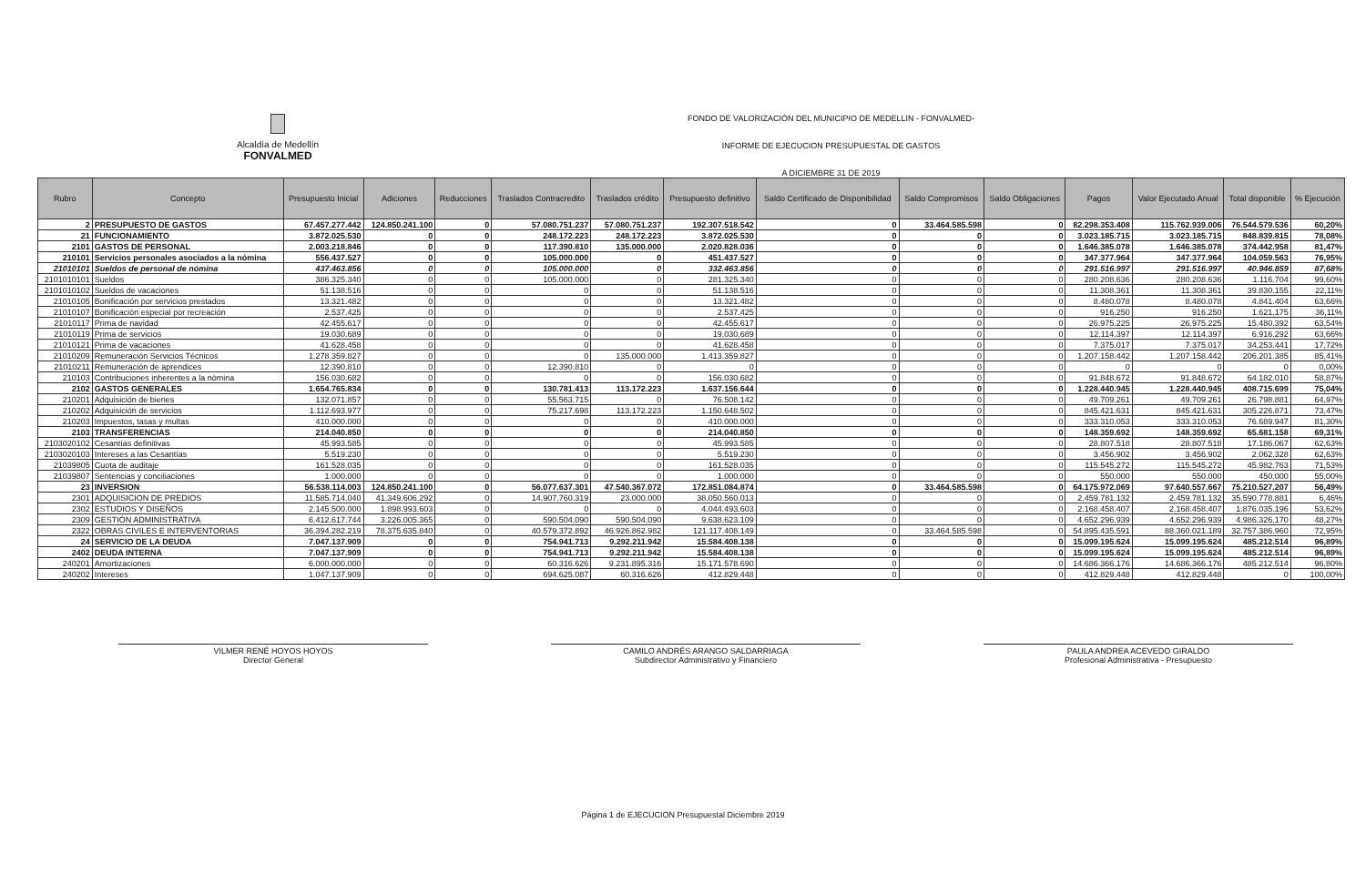Alcaldía de Medellín
FONVALMED
FONDO DE VALORIZACIÓN DEL MUNICIPIO DE MEDELLIN - FONVALMED-
INFORME DE EJECUCION PRESUPUESTAL DE GASTOS
A DICIEMBRE 31 DE 2019
| Rubro | Concepto | Presupuesto Inicial | Adiciones | Reducciones | Traslados Contracredito | Traslados crédito | Presupuesto definitivo | Saldo Certificado de Disponibilidad | Saldo Compromisos | Saldo Obligaciones | Pagos | Valor Ejecutado Anual | Total disponible | % Ejecución |
| --- | --- | --- | --- | --- | --- | --- | --- | --- | --- | --- | --- | --- | --- | --- |
| 2 | PRESUPUESTO DE GASTOS | 67.457.277.442 | 124.850.241.100 | 0 | 57.080.751.237 | 57.080.751.237 | 192.307.518.542 | 0 | 33.464.585.598 | 0 | 82.298.353.408 | 115.762.939.006 | 76.544.579.536 | 60,20% |
| 21 | FUNCIONAMIENTO | 3.872.025.530 | 0 | 0 | 248.172.223 | 248.172.223 | 3.872.025.530 | 0 | 0 | 0 | 3.023.185.715 | 3.023.185.715 | 848.839.815 | 78,08% |
| 2101 | GASTOS DE PERSONAL | 2.003.218.846 | 0 | 0 | 117.390.810 | 135.000.000 | 2.020.828.036 | 0 | 0 | 0 | 1.646.385.078 | 1.646.385.078 | 374.442.958 | 81,47% |
| 210101 | Servicios personales asociados a la nómina | 556.437.527 | 0 | 0 | 105.000.000 | 0 | 451.437.527 | 0 | 0 | 0 | 347.377.964 | 347.377.964 | 104.059.563 | 76,95% |
| 21010101 | Sueldos de personal de nómina | 437.463.856 | 0 | 0 | 105.000.000 | 0 | 332.463.856 | 0 | 0 | 0 | 291.516.997 | 291.516.997 | 40.946.859 | 87,68% |
| 2101010101 | Sueldos | 386.325.340 | 0 | 0 | 105.000.000 | 0 | 281.325.340 | 0 | 0 | 0 | 280.208.636 | 280.208.636 | 1.116.704 | 99,60% |
| 2101010102 | Sueldos de vacaciones | 51.138.516 | 0 | 0 | 0 | 0 | 51.138.516 | 0 | 0 | 0 | 11.308.361 | 11.308.361 | 39.830.155 | 22,11% |
| 21010105 | Bonificación por servicios prestados | 13.321.482 | 0 | 0 | 0 | 0 | 13.321.482 | 0 | 0 | 0 | 8.480.078 | 8.480.078 | 4.841.404 | 63,66% |
| 21010107 | Bonificación especial por recreación | 2.537.425 | 0 | 0 | 0 | 0 | 2.537.425 | 0 | 0 | 0 | 916.250 | 916.250 | 1.621.175 | 36,11% |
| 21010117 | Prima de navidad | 42.455.617 | 0 | 0 | 0 | 0 | 42.455.617 | 0 | 0 | 0 | 26.975.225 | 26.975.225 | 15.480.392 | 63,54% |
| 21010119 | Prima de servicios | 19.030.689 | 0 | 0 | 0 | 0 | 19.030.689 | 0 | 0 | 0 | 12.114.397 | 12.114.397 | 6.916.292 | 63,66% |
| 21010121 | Prima de vacaciones | 41.628.458 | 0 | 0 | 0 | 0 | 41.628.458 | 0 | 0 | 0 | 7.375.017 | 7.375.017 | 34.253.441 | 17,72% |
| 21010209 | Remuneración Servicios Técnicos | 1.278.359.827 | 0 | 0 | 0 | 135.000.000 | 1.413.359.827 | 0 | 0 | 0 | 1.207.158.442 | 1.207.158.442 | 206.201.385 | 85,41% |
| 21010211 | Remuneración de aprendices | 12.390.810 | 0 | 0 | 12.390.810 | 0 | 0 | 0 | 0 | 0 | 0 | 0 | 0 | 0,00% |
| 210103 | Contribuciones inherentes a la nómina | 156.030.682 | 0 | 0 | 0 | 0 | 156.030.682 | 0 | 0 | 0 | 91.848.672 | 91.848.672 | 64.182.010 | 58,87% |
| 2102 | GASTOS GENERALES | 1.654.765.834 | 0 | 0 | 130.781.413 | 113.172.223 | 1.637.156.644 | 0 | 0 | 0 | 1.228.440.945 | 1.228.440.945 | 408.715.699 | 75,04% |
| 210201 | Adquisición de bienes | 132.071.857 | 0 | 0 | 55.563.715 | 0 | 76.508.142 | 0 | 0 | 0 | 49.709.261 | 49.709.261 | 26.798.881 | 64,97% |
| 210202 | Adquisición de servicios | 1.112.693.977 | 0 | 0 | 75.217.698 | 113.172.223 | 1.150.648.502 | 0 | 0 | 0 | 845.421.631 | 845.421.631 | 305.226.871 | 73,47% |
| 210203 | Impuestos, tasas y multas | 410.000.000 | 0 | 0 | 0 | 0 | 410.000.000 | 0 | 0 | 0 | 333.310.053 | 333.310.053 | 76.689.947 | 81,30% |
| 2103 | TRANSFERENCIAS | 214.040.850 | 0 | 0 | 0 | 0 | 214.040.850 | 0 | 0 | 0 | 148.359.692 | 148.359.692 | 65.681.158 | 69,31% |
| 2103020102 | Cesantías definitivas | 45.993.585 | 0 | 0 | 0 | 0 | 45.993.585 | 0 | 0 | 0 | 28.807.518 | 28.807.518 | 17.186.067 | 62,63% |
| 2103020103 | Intereses a las Cesantías | 5.519.230 | 0 | 0 | 0 | 0 | 5.519.230 | 0 | 0 | 0 | 3.456.902 | 3.456.902 | 2.062.328 | 62,63% |
| 21039805 | Cuota de auditaje | 161.528.035 | 0 | 0 | 0 | 0 | 161.528.035 | 0 | 0 | 0 | 115.545.272 | 115.545.272 | 45.982.763 | 71,53% |
| 21039807 | Sentencias y conciliaciones | 1.000.000 | 0 | 0 | 0 | 0 | 1.000.000 | 0 | 0 | 0 | 550.000 | 550.000 | 450.000 | 55,00% |
| 23 | INVERSION | 56.538.114.003 | 124.850.241.100 | 0 | 56.077.637.301 | 47.540.367.072 | 172.851.084.874 | 0 | 33.464.585.598 | 0 | 64.175.972.069 | 97.640.557.667 | 75.210.527.207 | 56,49% |
| 2301 | ADQUISICION DE PREDIOS | 11.585.714.040 | 41.349.606.292 | 0 | 14.907.760.319 | 23.000.000 | 38.050.560.013 | 0 | 0 | 0 | 2.459.781.132 | 2.459.781.132 | 35.590.778.881 | 6,46% |
| 2302 | ESTUDIOS Y DISEÑOS | 2.145.500.000 | 1.898.993.603 | 0 | 0 | 0 | 4.044.493.603 | 0 | 0 | 0 | 2.168.458.407 | 2.168.458.407 | 1.876.035.196 | 53,62% |
| 2309 | GESTIÓN ADMINISTRATIVA | 6.412.617.744 | 3.226.005.365 | 0 | 590.504.090 | 590.504.090 | 9.638.623.109 | 0 | 0 | 0 | 4.652.296.939 | 4.652.296.939 | 4.986.326.170 | 48,27% |
| 2322 | OBRAS CIVILES E INTERVENTORIAS | 36.394.282.219 | 78.375.635.840 | 0 | 40.579.372.892 | 46.926.862.982 | 121.117.408.149 | 0 | 33.464.585.598 | 0 | 54.895.435.591 | 88.360.021.189 | 32.757.386.960 | 72,95% |
| 24 | SERVICIO DE LA DEUDA | 7.047.137.909 | 0 | 0 | 754.941.713 | 9.292.211.942 | 15.584.408.138 | 0 | 0 | 0 | 15.099.195.624 | 15.099.195.624 | 485.212.514 | 96,89% |
| 2402 | DEUDA INTERNA | 7.047.137.909 | 0 | 0 | 754.941.713 | 9.292.211.942 | 15.584.408.138 | 0 | 0 | 0 | 15.099.195.624 | 15.099.195.624 | 485.212.514 | 96,89% |
| 240201 | Amortizaciones | 6.000.000.000 | 0 | 0 | 60.316.626 | 9.231.895.316 | 15.171.578.690 | 0 | 0 | 0 | 14.686.366.176 | 14.686.366.176 | 485.212.514 | 96,80% |
| 240202 | Intereses | 1.047.137.909 | 0 | 0 | 694.625.087 | 60.316.626 | 412.829.448 | 0 | 0 | 0 | 412.829.448 | 412.829.448 | 0 | 100,00% |
VILMER RENÉ HOYOS HOYOS
Director General
CAMILO ANDRÉS ARANGO SALDARRIAGA
Subdirector Administrativo y Financiero
PAULA ANDREA ACEVEDO GIRALDO
Profesional Administrativa - Presupuesto
Página 1 de EJECUCION Presupuestal Diciembre 2019